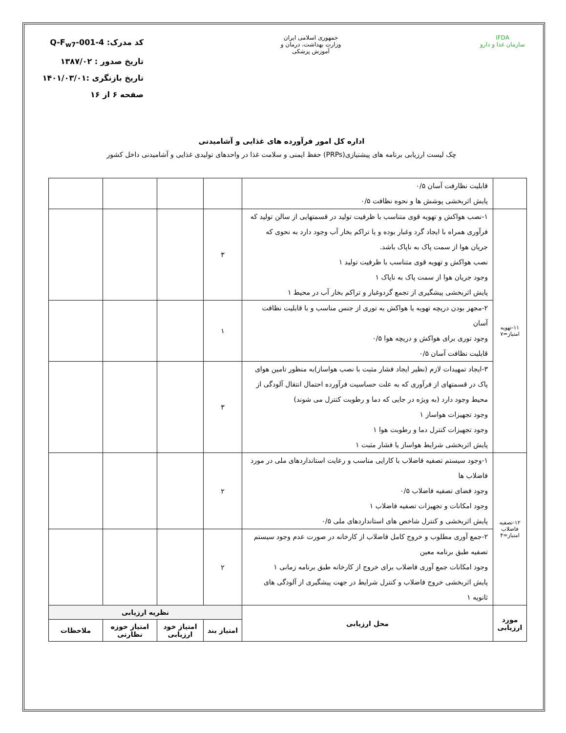IFDA
سازمان غذا و دارو
جمهوری اسلامی ایران
وزارت بهداشت، درمان و آموزش پزشکی
کد مدرک: Q-F<sub>w7</sub>-001-4
تاریخ صدور : ۱۳۸۷/۰۲
تاریخ بازنگری :۱۴۰۱/۰۳/۰۱
صفحه ۶ از ۱۶
اداره کل امور فرآورده های غذایی و آشامیدنی
چک لیست ارزیابی برنامه های پیشنیازی(PRPs) حفظ ایمنی و سلامت غذا در واحدهای تولیدی غذایی و آشامیدنی داخل کشور
| | قابلیت نظارفت آسان ۰/۵ پایش اثربخشی پوشش ها و نحوه نظافت ۰/۵ | | | | |
| ۱۱-تهویه امتیاز=۷ | ۱-نصب هواکش و تهویه قوی متناسب با ظرفیت تولید در قسمتهایی از سالن تولید که فرآوری همراه با ایجاد گرد وغبار بوده و یا تراکم بخار آب وجود دارد به نحوی که جریان هوا از سمت پاک به ناپاک باشد. نصب هواکش و تهویه قوی متناسب با ظرفیت تولید ۱ وجود جریان هوا از سمت پاک به ناپاک ۱ پایش اثربخشی پیشگیری از تجمع گردوغبار و تراکم بخار آب در محیط ۱ | ۳ | | | |
| | ۲-مجهز بودن دریچه تهویه یا هواکش به توری از جنس مناسب و با قابلیت نظافت آسان وجود توری برای هواکش و دریچه هوا ۰/۵ قابلیت نظافت آسان ۰/۵ | ۱ | | | |
| | ۳-ایجاد تمهیدات لازم (نظیر ایجاد فشار مثبت با نصب هواساز)به منظور تامین هوای پاک در قسمتهای از فرآوری که به علت حساسیت فرآورده احتمال انتقال آلودگی از محیط وجود دارد (به ویژه در جایی که دما و رطوبت کنترل می شوند) وجود تجهیزات هواساز ۱ وجود تجهیزات کنترل دما و رطوبت هوا ۱ پایش اثربخشی شرایط هواساز یا فشار مثبت ۱ | ۳ | | | |
| ۱۲-تصفیه فاضلاب امتیاز=۴ | ۱-وجود سیستم تصفیه فاضلاب با کارایی مناسب و رعایت استانداردهای ملی در مورد فاضلاب ها وجود فضای تصفیه فاضلاب ۰/۵ وجود امکانات و تجهیزات تصفیه فاضلاب ۱ پایش اثربخشی و کنترل شاخص های استانداردهای ملی ۰/۵ | ۲ | | | |
| | ۲-جمع آوری مطلوب و خروج کامل فاضلاب از کارخانه در صورت عدم وجود سیستم تصفیه طبق برنامه معین وجود امکانات جمع آوری فاضلاب برای خروج از کارخانه طبق برنامه زمانی ۱ پایش اثربخشی خروج فاضلاب و کنترل شرایط در جهت پیشگیری از آلودگی های ثانویه ۱ | ۲ | | | |
| مورد ارزیابی | محل ارزیابی | نظریه ارزیابی | | | |
| | | امتیاز بند | امتیاز خود ارزیابی | امتیاز حوزه نظارتی | ملاحظات |